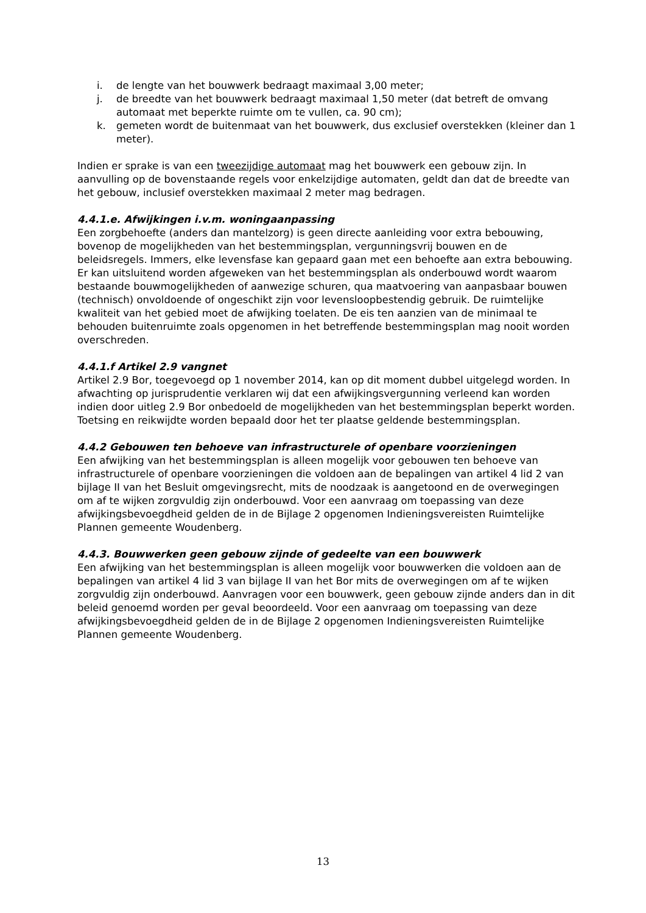i. de lengte van het bouwwerk bedraagt maximaal 3,00 meter;
j. de breedte van het bouwwerk bedraagt maximaal 1,50 meter (dat betreft de omvang automaat met beperkte ruimte om te vullen, ca. 90 cm);
k. gemeten wordt de buitenmaat van het bouwwerk, dus exclusief overstekken (kleiner dan 1 meter).
Indien er sprake is van een tweezijdige automaat mag het bouwwerk een gebouw zijn. In aanvulling op de bovenstaande regels voor enkelzijdige automaten, geldt dan dat de breedte van het gebouw, inclusief overstekken maximaal 2 meter mag bedragen.
4.4.1.e. Afwijkingen i.v.m. woningaanpassing
Een zorgbehoefte (anders dan mantelzorg) is geen directe aanleiding voor extra bebouwing, bovenop de mogelijkheden van het bestemmingsplan, vergunningsvrij bouwen en de beleidsregels. Immers, elke levensfase kan gepaard gaan met een behoefte aan extra bebouwing. Er kan uitsluitend worden afgeweken van het bestemmingsplan als onderbouwd wordt waarom bestaande bouwmogelijkheden of aanwezige schuren, qua maatvoering van aanpasbaar bouwen (technisch) onvoldoende of ongeschikt zijn voor levensloopbestendig gebruik. De ruimtelijke kwaliteit van het gebied moet de afwijking toelaten. De eis ten aanzien van de minimaal te behouden buitenruimte zoals opgenomen in het betreffende bestemmingsplan mag nooit worden overschreden.
4.4.1.f Artikel 2.9 vangnet
Artikel 2.9 Bor, toegevoegd op 1 november 2014, kan op dit moment dubbel uitgelegd worden. In afwachting op jurisprudentie verklaren wij dat een afwijkingsvergunning verleend kan worden indien door uitleg 2.9 Bor onbedoeld de mogelijkheden van het bestemmingsplan beperkt worden. Toetsing en reikwijdte worden bepaald door het ter plaatse geldende bestemmingsplan.
4.4.2 Gebouwen ten behoeve van infrastructurele of openbare voorzieningen
Een afwijking van het bestemmingsplan is alleen mogelijk voor gebouwen ten behoeve van infrastructurele of openbare voorzieningen die voldoen aan de bepalingen van artikel 4 lid 2 van bijlage II van het Besluit omgevingsrecht, mits de noodzaak is aangetoond en de overwegingen om af te wijken zorgvuldig zijn onderbouwd. Voor een aanvraag om toepassing van deze afwijkingsbevoegdheid gelden de in de Bijlage 2 opgenomen Indieningsvereisten Ruimtelijke Plannen gemeente Woudenberg.
4.4.3. Bouwwerken geen gebouw zijnde of gedeelte van een bouwwerk
Een afwijking van het bestemmingsplan is alleen mogelijk voor bouwwerken die voldoen aan de bepalingen van artikel 4 lid 3 van bijlage II van het Bor mits de overwegingen om af te wijken zorgvuldig zijn onderbouwd. Aanvragen voor een bouwwerk, geen gebouw zijnde anders dan in dit beleid genoemd worden per geval beoordeeld. Voor een aanvraag om toepassing van deze afwijkingsbevoegdheid gelden de in de Bijlage 2 opgenomen Indieningsvereisten Ruimtelijke Plannen gemeente Woudenberg.
13